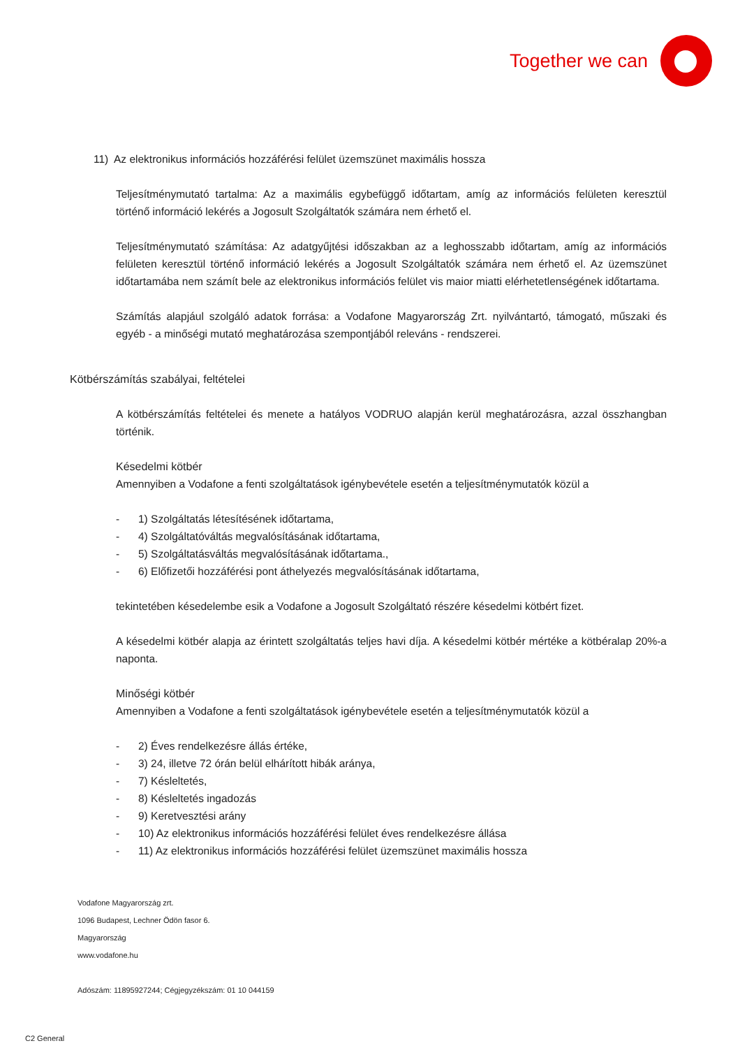Together we can
11) Az elektronikus információs hozzáférési felület üzemszünet maximális hossza
Teljesítménymutató tartalma: Az a maximális egybefüggő időtartam, amíg az információs felületen keresztül történő információ lekérés a Jogosult Szolgáltatók számára nem érhető el.
Teljesítménymutató számítása: Az adatgyűjtési időszakban az a leghosszabb időtartam, amíg az információs felületen keresztül történő információ lekérés a Jogosult Szolgáltatók számára nem érhető el. Az üzemszünet időtartamába nem számít bele az elektronikus információs felület vis maior miatti elérhetetlenségének időtartama.
Számítás alapjául szolgáló adatok forrása: a Vodafone Magyarország Zrt. nyilvántartó, támogató, műszaki és egyéb - a minőségi mutató meghatározása szempontjából releváns - rendszerei.
Kötbérszámítás szabályai, feltételei
A kötbérszámítás feltételei és menete a hatályos VODRUO alapján kerül meghatározásra, azzal összhangban történik.
Késedelmi kötbér
Amennyiben a Vodafone a fenti szolgáltatások igénybevétele esetén a teljesítménymutatók közül a
- 1) Szolgáltatás létesítésének időtartama,
- 4) Szolgáltatóváltás megvalósításának időtartama,
- 5) Szolgáltatásváltás megvalósításának időtartama.,
- 6) Előfizetői hozzáférési pont áthelyezés megvalósításának időtartama,
tekintetében késedelembe esik a Vodafone a Jogosult Szolgáltató részére késedelmi kötbért fizet.
A késedelmi kötbér alapja az érintett szolgáltatás teljes havi díja. A késedelmi kötbér mértéke a kötbéralap 20%-a naponta.
Minőségi kötbér
Amennyiben a Vodafone a fenti szolgáltatások igénybevétele esetén a teljesítménymutatók közül a
- 2) Éves rendelkezésre állás értéke,
- 3) 24, illetve 72 órán belül elhárított hibák aránya,
- 7) Késleltetés,
- 8) Késleltetés ingadozás
- 9) Keretvesztési arány
- 10) Az elektronikus információs hozzáférési felület éves rendelkezésre állása
- 11) Az elektronikus információs hozzáférési felület üzemszünet maximális hossza
Vodafone Magyarország zrt.
1096 Budapest, Lechner Ödön fasor 6.
Magyarország
www.vodafone.hu
Adószám: 11895927244; Cégjegyzékszám: 01 10 044159
C2 General